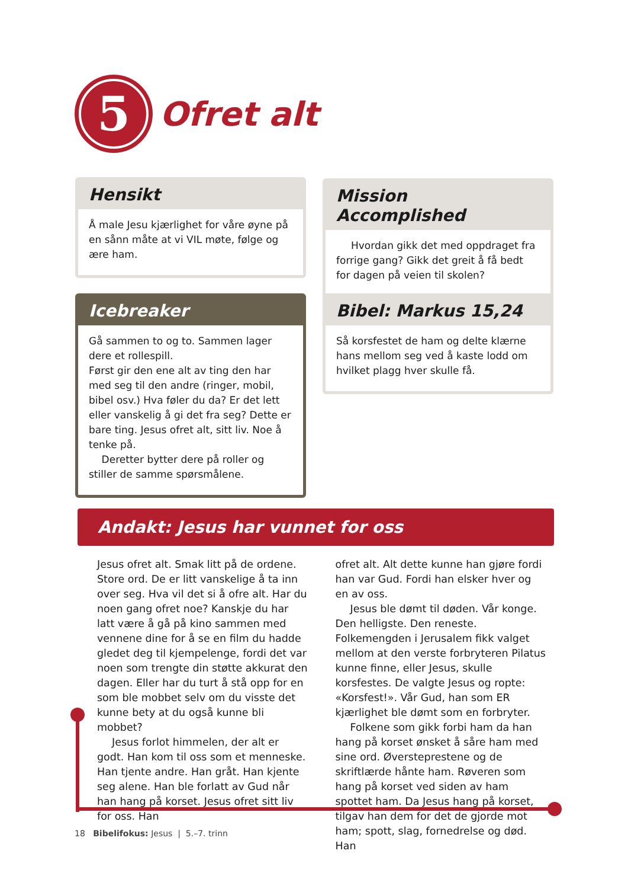5
Ofret alt
Hensikt
Å male Jesu kjærlighet for våre øyne på en sånn måte at vi VIL møte, følge og ære ham.
Mission Accomplished
Hvordan gikk det med oppdraget fra forrige gang? Gikk det greit å få bedt for dagen på veien til skolen?
Icebreaker
Gå sammen to og to. Sammen lager dere et rollespill.
Først gir den ene alt av ting den har med seg til den andre (ringer, mobil, bibel osv.) Hva føler du da? Er det lett eller vanskelig å gi det fra seg? Dette er bare ting. Jesus ofret alt, sitt liv. Noe å tenke på.
Deretter bytter dere på roller og stiller de samme spørsmålene.
Bibel: Markus 15,24
Så korsfestet de ham og delte klærne hans mellom seg ved å kaste lodd om hvilket plagg hver skulle få.
Andakt: Jesus har vunnet for oss
Jesus ofret alt. Smak litt på de ordene. Store ord. De er litt vanskelige å ta inn over seg. Hva vil det si å ofre alt. Har du noen gang ofret noe? Kanskje du har latt være å gå på kino sammen med vennene dine for å se en film du hadde gledet deg til kjempelen­ge, fordi det var noen som trengte din støtte akkurat den dagen. Eller har du turt å stå opp for en som ble mobbet selv om du visste det kunne bety at du også kunne bli mobbet?
Jesus forlot himmelen, der alt er godt. Han kom til oss som et menneske. Han tjente andre. Han gråt. Han kjente seg alene. Han ble forlatt av Gud når han hang på korset. Jesus ofret sitt liv for oss. Han
ofret alt. Alt dette kunne han gjøre fordi han var Gud. Fordi han elsker hver og en av oss.
Jesus ble dømt til døden. Vår konge. Den helligste. Den reneste. Folkemengden i Jerusalem fikk valget mellom at den verste forbryteren Pilatus kunne finne, eller Jesus, skulle korsfestes. De valgte Jesus og ropte: «Korsfest!». Vår Gud, han som ER kjærlighet ble dømt som en forbryter.
Folkene som gikk forbi ham da han hang på korset ønsket å såre ham med sine ord. Øversteprestene og de skriftlærde hånte ham. Røveren som hang på korset ved siden av ham spottet ham. Da Jesus hang på korset, tilgav han dem for det de gjorde mot ham; spott, slag, fornedrelse og død. Han
18 Bibelifokus: Jesus | 5.–7. trinn